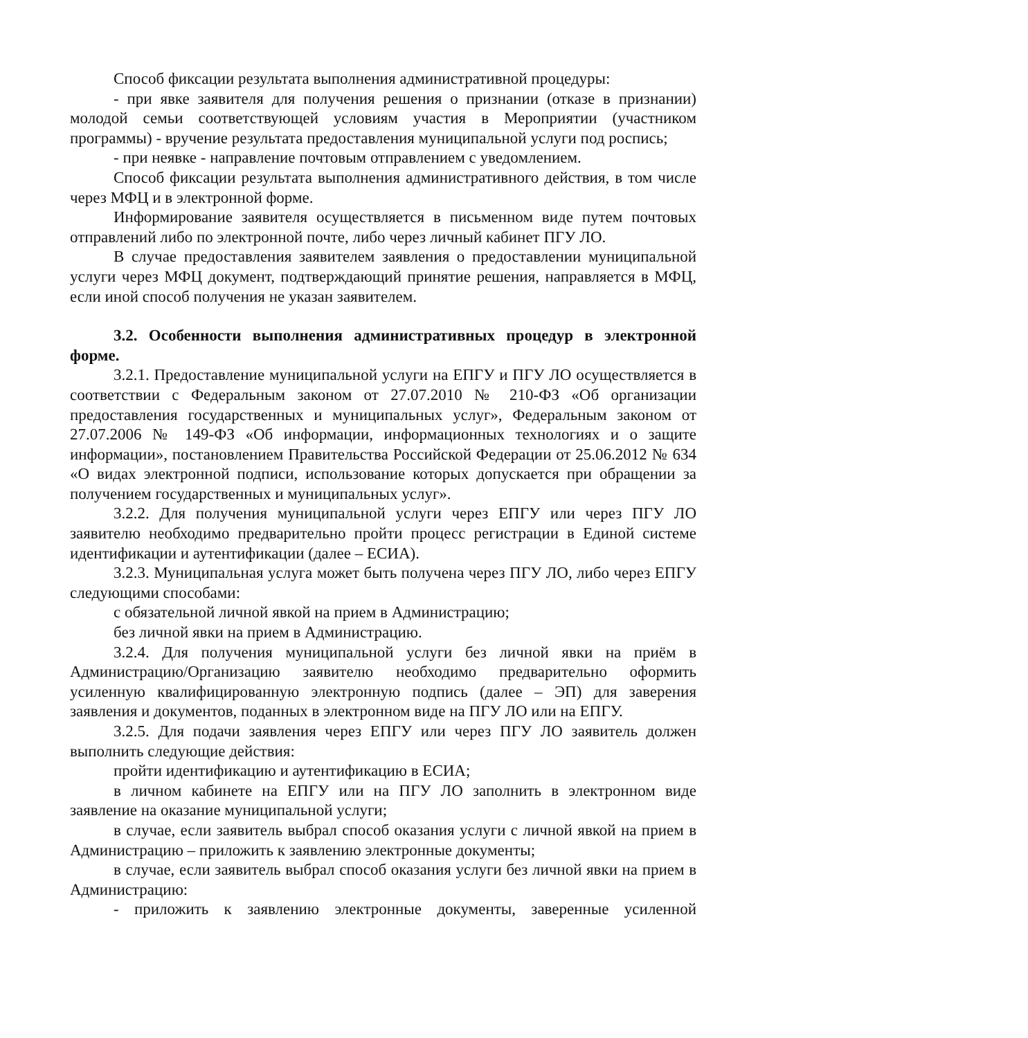Способ фиксации результата выполнения административной процедуры:
- при явке заявителя для получения решения о признании (отказе в признании) молодой семьи соответствующей условиям участия в Мероприятии (участником программы) - вручение результата предоставления муниципальной услуги под роспись;
- при неявке - направление почтовым отправлением с уведомлением.
Способ фиксации результата выполнения административного действия, в том числе через МФЦ и в электронной форме.
Информирование заявителя осуществляется в письменном виде путем почтовых отправлений либо по электронной почте, либо через личный кабинет ПГУ ЛО.
В случае предоставления заявителем заявления о предоставлении муниципальной услуги через МФЦ документ, подтверждающий принятие решения, направляется в МФЦ, если иной способ получения не указан заявителем.
3.2. Особенности выполнения административных процедур в электронной форме.
3.2.1. Предоставление муниципальной услуги на ЕПГУ и ПГУ ЛО осуществляется в соответствии с Федеральным законом от 27.07.2010 № 210-ФЗ «Об организации предоставления государственных и муниципальных услуг», Федеральным законом от 27.07.2006 № 149-ФЗ «Об информации, информационных технологиях и о защите информации», постановлением Правительства Российской Федерации от 25.06.2012 № 634 «О видах электронной подписи, использование которых допускается при обращении за получением государственных и муниципальных услуг».
3.2.2. Для получения муниципальной услуги через ЕПГУ или через ПГУ ЛО заявителю необходимо предварительно пройти процесс регистрации в Единой системе идентификации и аутентификации (далее – ЕСИА).
3.2.3. Муниципальная услуга может быть получена через ПГУ ЛО, либо через ЕПГУ следующими способами:
с обязательной личной явкой на прием в Администрацию;
без личной явки на прием в Администрацию.
3.2.4. Для получения муниципальной услуги без личной явки на приём в Администрацию/Организацию заявителю необходимо предварительно оформить усиленную квалифицированную электронную подпись (далее – ЭП) для заверения заявления и документов, поданных в электронном виде на ПГУ ЛО или на ЕПГУ.
3.2.5. Для подачи заявления через ЕПГУ или через ПГУ ЛО заявитель должен выполнить следующие действия:
пройти идентификацию и аутентификацию в ЕСИА;
в личном кабинете на ЕПГУ или на ПГУ ЛО заполнить в электронном виде заявление на оказание муниципальной услуги;
в случае, если заявитель выбрал способ оказания услуги с личной явкой на прием в Администрацию – приложить к заявлению электронные документы;
в случае, если заявитель выбрал способ оказания услуги без личной явки на прием в Администрацию:
- приложить к заявлению электронные документы, заверенные усиленной